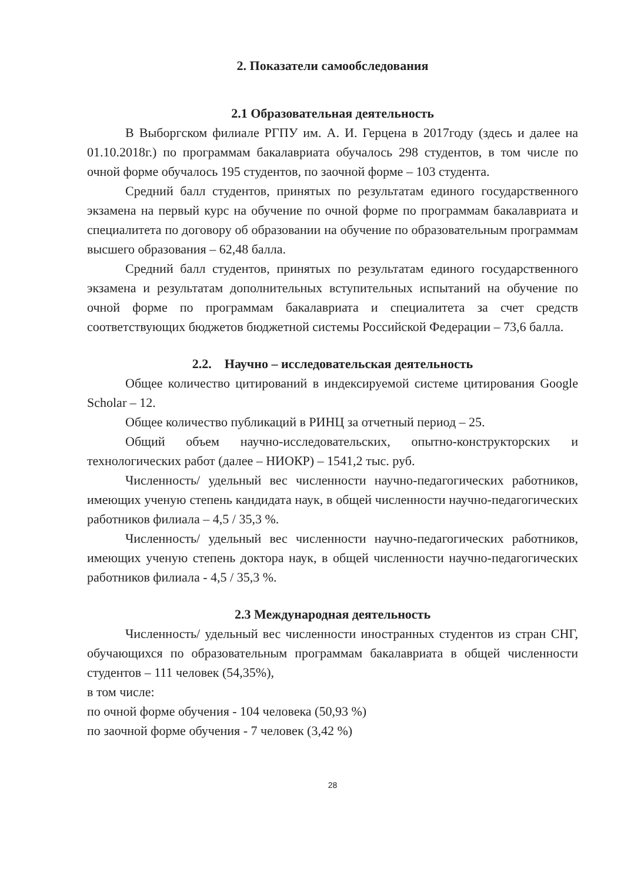2. Показатели самообследования
2.1 Образовательная деятельность
В Выборгском филиале РГПУ им. А. И. Герцена в 2017году (здесь и далее на 01.10.2018г.) по программам бакалавриата обучалось 298 студентов, в том числе по очной форме обучалось 195 студентов, по заочной форме – 103 студента.
Средний балл студентов, принятых по результатам единого государственного экзамена на первый курс на обучение по очной форме по программам бакалавриата и специалитета по договору об образовании на обучение по образовательным программам высшего образования – 62,48 балла.
Средний балл студентов, принятых по результатам единого государственного экзамена и результатам дополнительных вступительных испытаний на обучение по очной форме по программам бакалавриата и специалитета за счет средств соответствующих бюджетов бюджетной системы Российской Федерации – 73,6 балла.
2.2. Научно – исследовательская деятельность
Общее количество цитирований в индексируемой системе цитирования Google Scholar – 12.
Общее количество публикаций в РИНЦ за отчетный период – 25.
Общий объем научно-исследовательских, опытно-конструкторских и технологических работ (далее – НИОКР) – 1541,2 тыс. руб.
Численность/ удельный вес численности научно-педагогических работников, имеющих ученую степень кандидата наук, в общей численности научно-педагогических работников филиала – 4,5 / 35,3 %.
Численность/ удельный вес численности научно-педагогических работников, имеющих ученую степень доктора наук, в общей численности научно-педагогических работников филиала - 4,5 / 35,3 %.
2.3 Международная деятельность
Численность/ удельный вес численности иностранных студентов из стран СНГ, обучающихся по образовательным программам бакалавриата в общей численности студентов – 111 человек (54,35%),
в том числе:
по очной форме обучения - 104 человека (50,93 %)
по заочной форме обучения - 7 человек (3,42 %)
28